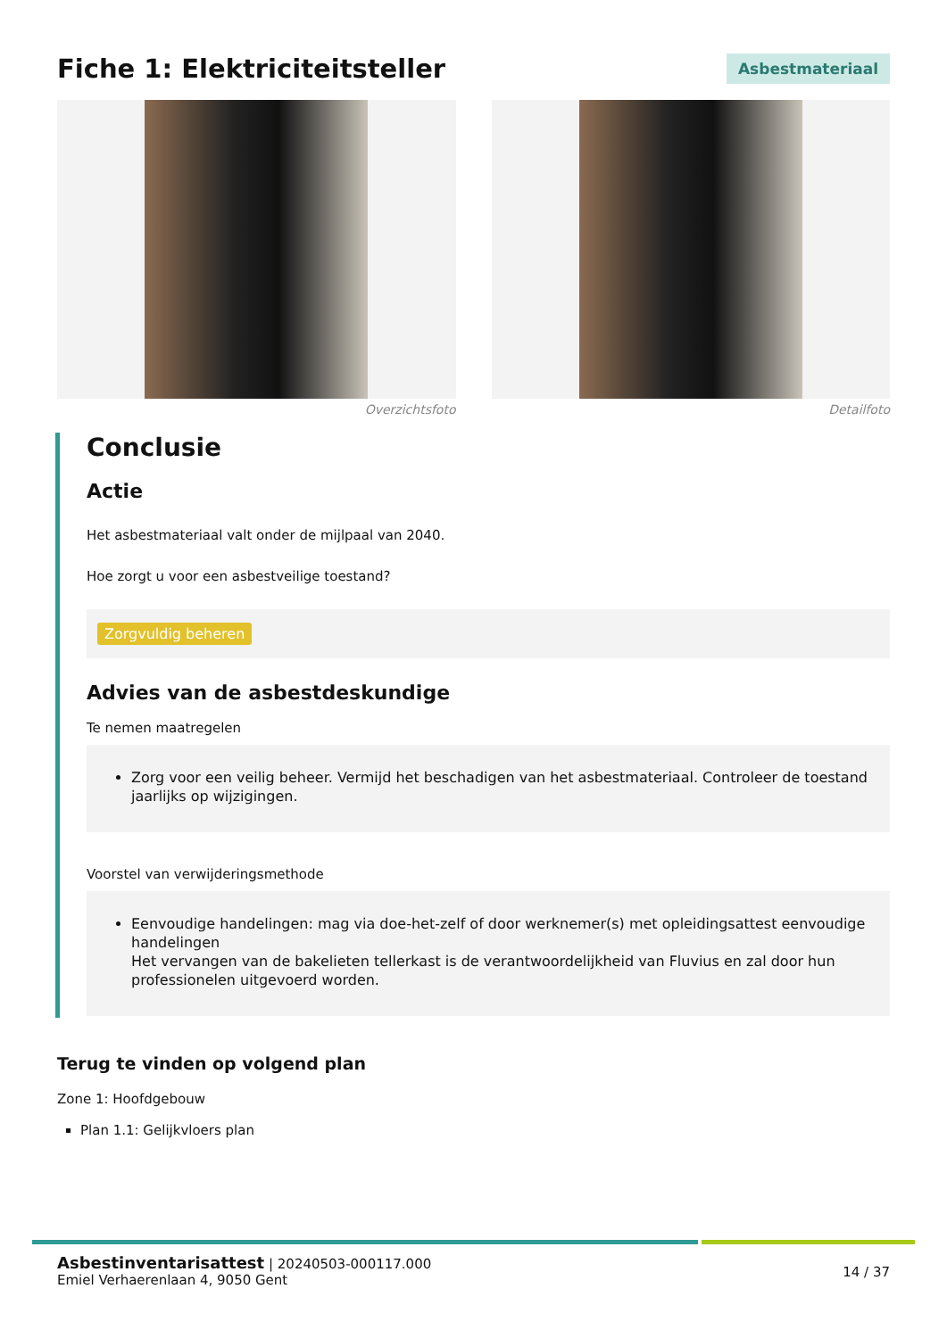Fiche 1: Elektriciteitsteller
Asbestmateriaal
Overzichtsfoto Detailfoto
Conclusie
Actie
Het asbestmateriaal valt onder de mijlpaal van 2040.
Hoe zorgt u voor een asbestveilige toestand?
Zorgvuldig beheren
Advies van de asbestdeskundige
Te nemen maatregelen
Zorg voor een veilig beheer. Vermijd het beschadigen van het asbestmateriaal. Controleer de toestand jaarlijks op wijzigingen.
Voorstel van verwijderingsmethode
Eenvoudige handelingen: mag via doe-het-zelf of door werknemer(s) met opleidingsattest eenvoudige handelingen
Het vervangen van de bakelieten tellerkast is de verantwoordelijkheid van Fluvius en zal door hun professionelen uitgevoerd worden.
Terug te vinden op volgend plan
Zone 1: Hoofdgebouw
Plan 1.1: Gelijkvloers plan
Asbestinventarisattest | 20240503-000117.000
Emiel Verhaerenlaan 4, 9050 Gent
14 / 37